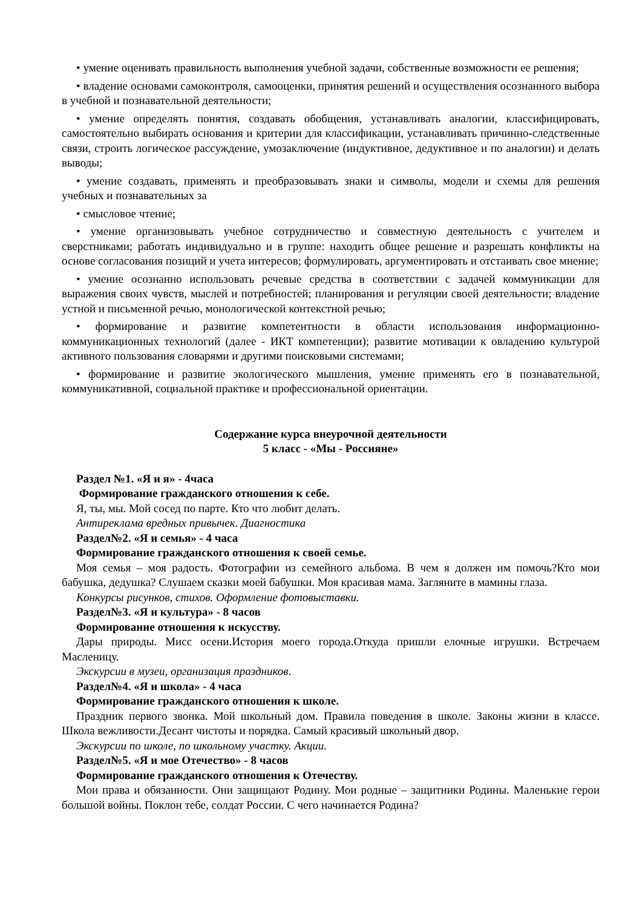• умение оценивать правильность выполнения учебной задачи, собственные возможности ее решения;
• владение основами самоконтроля, самооценки, принятия решений и осуществления осознанного выбора в учебной и познавательной деятельности;
• умение определять понятия, создавать обобщения, устанавливать аналогии, классифицировать, самостоятельно выбирать основания и критерии для классификации, устанавливать причинно-следственные связи, строить логическое рассуждение, умозаключение (индуктивное, дедуктивное и по аналогии) и делать выводы;
• умение создавать, применять и преобразовывать знаки и символы, модели и схемы для решения учебных и познавательных за
• смысловое чтение;
• умение организовывать учебное сотрудничество и совместную деятельность с учителем и сверстниками; работать индивидуально и в группе: находить общее решение и разрешать конфликты на основе согласования позиций и учета интересов; формулировать, аргументировать и отстаивать свое мнение;
• умение осознанно использовать речевые средства в соответствии с задачей коммуникации для выражения своих чувств, мыслей и потребностей; планирования и регуляции своей деятельности; владение устной и письменной речью, монологической контекстной речью;
• формирование и развитие компетентности в области использования информационно-коммуникационных технологий (далее - ИКТ компетенции); развитие мотивации к овладению культурой активного пользования словарями и другими поисковыми системами;
• формирование и развитие экологического мышления, умение применять его в познавательной, коммуникативной, социальной практике и профессиональной ориентации.
Содержание курса внеурочной деятельности
5 класс - «Мы - Россияне»
Раздел №1. «Я и я» - 4часа
Формирование гражданского отношения к себе.
Я, ты, мы. Мой сосед по парте. Кто что любит делать.
Антиреклама вредных привычек. Диагностика
Раздел№2. «Я и семья» - 4 часа
Формирование гражданского отношения к своей семье.
Моя семья – моя радость. Фотографии из семейного альбома. В чем я должен им помочь?Кто мои бабушка, дедушка? Слушаем сказки моей бабушки. Моя красивая мама. Загляните в мамины глаза.
Конкурсы рисунков, стихов. Оформление фотовыставки.
Раздел№3. «Я и культура» - 8 часов
Формирование отношения к искусству.
Дары природы. Мисс осени.История моего города.Откуда пришли елочные игрушки. Встречаем Масленицу.
Экскурсии в музеи, организация праздников.
Раздел№4. «Я и школа» - 4 часа
Формирование гражданского отношения к школе.
Праздник первого звонка. Мой школьный дом. Правила поведения в школе. Законы жизни в классе. Школа вежливости.Десант чистоты и порядка. Самый красивый школьный двор.
Экскурсии по школе, по школьному участку. Акции.
Раздел№5. «Я и мое Отечество» - 8 часов
Формирование гражданского отношения к Отечеству.
Мои права и обязанности. Они защищают Родину. Мои родные – защитники Родины. Маленькие герои большой войны. Поклон тебе, солдат России. С чего начинается Родина?